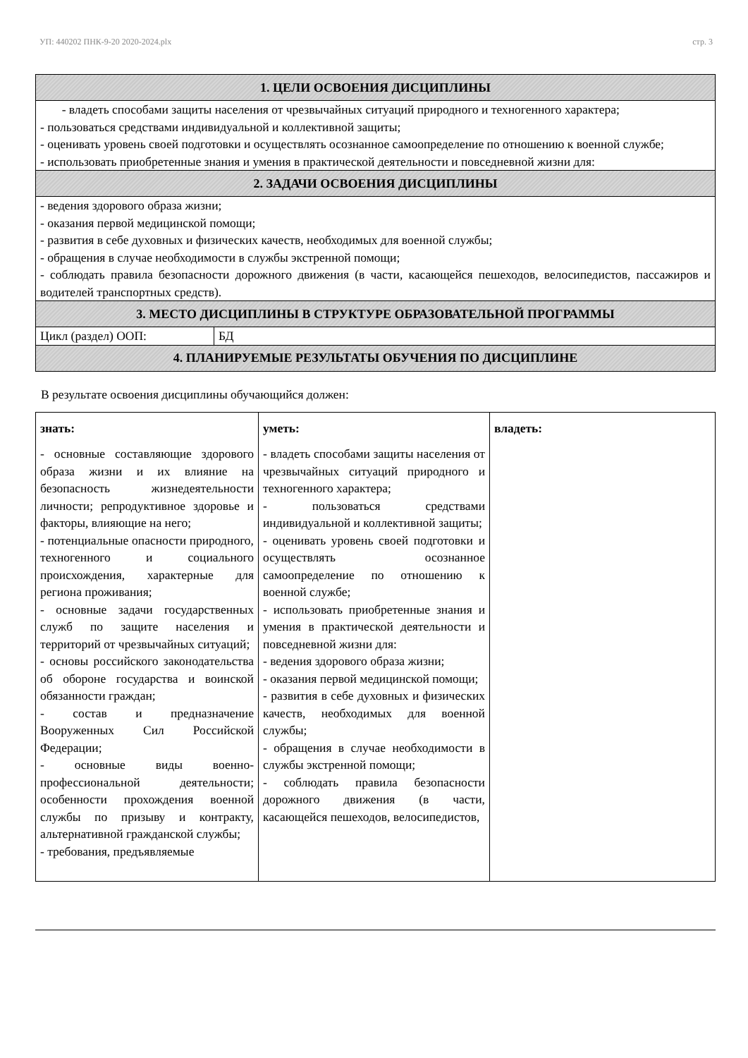УП: 440202 ПНК-9-20 2020-2024.plx стр. 3
| 1. ЦЕЛИ ОСВОЕНИЯ ДИСЦИПЛИНЫ | |
| --- | --- |
| - владеть способами защиты населения от чрезвычайных ситуаций природного и техногенного характера; - пользоваться средствами индивидуальной и коллективной защиты; - оценивать уровень своей подготовки и осуществлять осознанное самоопределение по отношению к военной службе; - использовать приобретенные знания и умения в практической деятельности и повседневной жизни для: | |
| 2. ЗАДАЧИ ОСВОЕНИЯ ДИСЦИПЛИНЫ | |
| - ведения здорового образа жизни; - оказания первой медицинской помощи; - развития в себе духовных и физических качеств, необходимых для военной службы; - обращения в случае необходимости в службы экстренной помощи; - соблюдать правила безопасности дорожного движения (в части, касающейся пешеходов, велосипедистов, пассажиров и водителей транспортных средств). | |
| 3. МЕСТО ДИСЦИПЛИНЫ В СТРУКТУРЕ ОБРАЗОВАТЕЛЬНОЙ ПРОГРАММЫ | |
| Цикл (раздел) ООП: | БД |
| 4. ПЛАНИРУЕМЫЕ РЕЗУЛЬТАТЫ ОБУЧЕНИЯ ПО ДИСЦИПЛИНЕ | |
В результате освоения дисциплины обучающийся должен:
| знать: | уметь: | владеть: |
| - основные составляющие здорового образа жизни и их влияние на безопасность жизнедеятельности личности; репродуктивное здоровье и факторы, влияющие на него; - потенциальные опасности природного, техногенного и социального происхождения, характерные для региона проживания; - основные задачи государственных служб по защите населения и территорий от чрезвычайных ситуаций; - основы российского законодательства об обороне государства и воинской обязанности граждан; - состав и предназначение Вооруженных Сил Российской Федерации; - основные виды военно-профессиональной деятельности; особенности прохождения военной службы по призыву и контракту, альтернативной гражданской службы; - требования, предъявляемые | - владеть способами защиты населения от чрезвычайных ситуаций природного и техногенного характера; - пользоваться средствами индивидуальной и коллективной защиты; - оценивать уровень своей подготовки и осуществлять осознанное самоопределение по отношению к военной службе; - использовать приобретенные знания и умения в практической деятельности и повседневной жизни для: - ведения здорового образа жизни; - оказания первой медицинской помощи; - развития в себе духовных и физических качеств, необходимых для военной службы; - обращения в случае необходимости в службы экстренной помощи; - соблюдать правила безопасности дорожного движения (в части, касающейся пешеходов, велосипедистов, | |